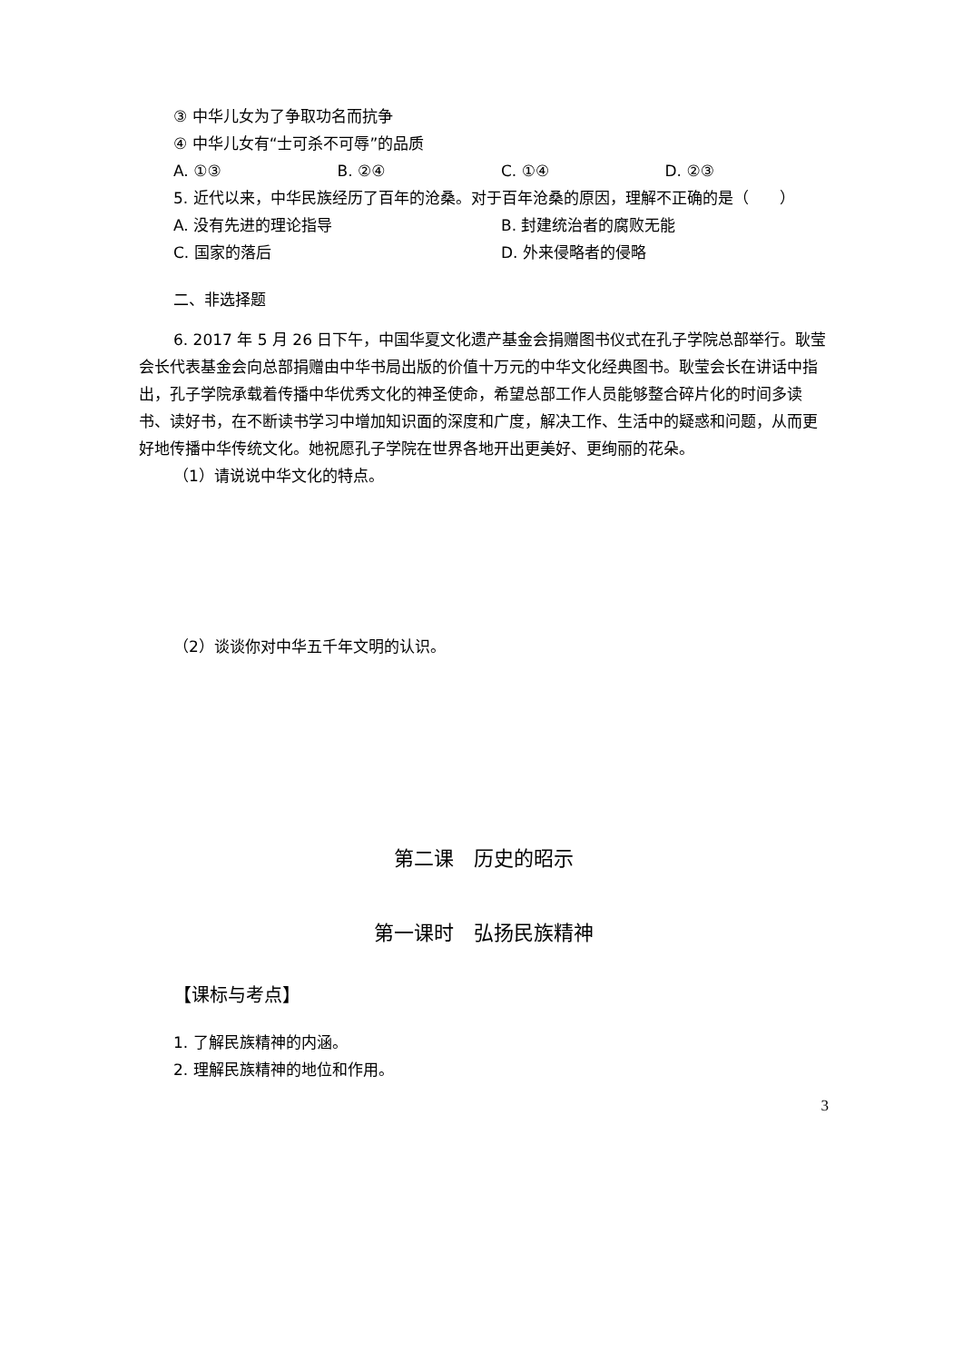③ 中华儿女为了争取功名而抗争
④ 中华儿女有“士可杀不可辱”的品质
A. ①③ B. ②④ C. ①④ D. ②③
5. 近代以来，中华民族经历了百年的沧桑。对于百年沧桑的原因，理解不正确的是（　　）
A. 没有先进的理论指导 B. 封建统治者的腐败无能
C. 国家的落后 D. 外来侵略者的侵略
二、非选择题
6. 2017 年 5 月 26 日下午，中国华夏文化遗产基金会捐赠图书仪式在孔子学院总部举行。耿莹会长代表基金会向总部捐赠由中华书局出版的价值十万元的中华文化经典图书。耿莹会长在讲话中指出，孔子学院承载着传播中华优秀文化的神圣使命，希望总部工作人员能够整合碎片化的时间多读书、读好书，在不断读书学习中增加知识面的深度和广度，解决工作、生活中的疑惑和问题，从而更好地传播中华传统文化。她祝愿孔子学院在世界各地开出更美好、更绚丽的花朵。
（1）请说说中华文化的特点。
（2）谈谈你对中华五千年文明的认识。
第二课　历史的昭示
第一课时　弘扬民族精神
【课标与考点】
1. 了解民族精神的内涵。
2. 理解民族精神的地位和作用。
3